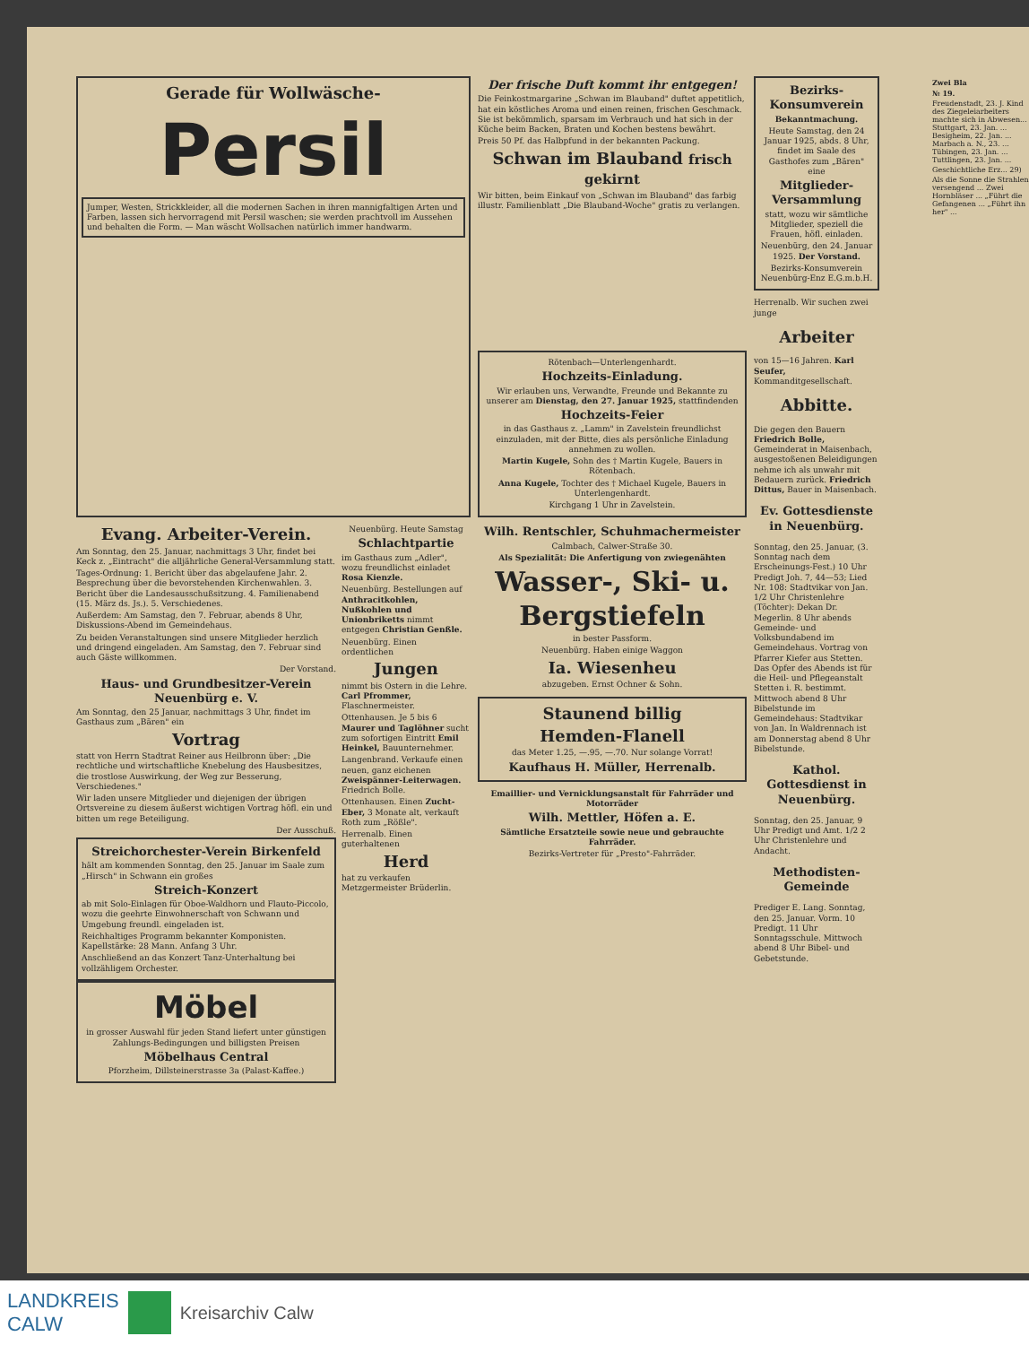Gerade für Wollwäsche-
Persil
Jumper, Westen, Strickkleider, all die modernen Sachen in ihren mannigfaltigen Arten und Farben, lassen sich hervorragend mit Persil waschen; sie werden prachtvoll im Aussehen und behalten die Form. — Man wäscht Wollsachen natürlich immer handwarm.
Evang. Arbeiter-Verein.
Am Sonntag, den 25. Januar, nachmittags 3 Uhr, findet bei Keck z. „Eintracht" die alljährliche General-Versammlung statt.
Tages-Ordnung: 1. Bericht über das abgelaufene Jahr. 2. Besprechung über die bevorstehenden Kirchenwahlen. 3. Bericht über die Landesausschußsitzung. 4. Familienabend (15. März ds. Js.). 5. Verschiedenes.
Außerdem: Am Samstag, den 7. Februar, abends 8 Uhr, Diskussions-Abend im Gemeindehaus.
Zu beiden Veranstaltungen sind unsere Mitglieder herzlich und dringend eingeladen. Am Samstag, den 7. Februar sind auch Gäste willkommen.
Der Vorstand.
Haus- und Grundbesitzer-Verein Neuenbürg e. V.
Am Sonntag, den 25 Januar, nachmittags 3 Uhr, findet im Gasthaus zum „Bären" ein
Vortrag
statt von Herrn Stadtrat Reiner aus Heilbronn über: „Die rechtliche und wirtschaftliche Knebelung des Hausbesitzes, die trostlose Auswirkung, der Weg zur Besserung, Verschiedenes."
Wir laden unsere Mitglieder und diejenigen der übrigen Ortsvereine zu diesem äußerst wichtigen Vortrag höfl. ein und bitten um rege Beteiligung.
Der Ausschuß.
Streichorchester-Verein Birkenfeld
hält am kommenden Sonntag, den 25. Januar im Saale zum „Hirsch" in Schwann ein großes
Streich-Konzert
ab mit Solo-Einlagen für Oboe-Waldhorn und Flauto-Piccolo, wozu die geehrte Einwohnerschaft von Schwann und Umgebung freundl. eingeladen ist.
Reichhaltiges Programm bekannter Komponisten. Kapellstärke: 28 Mann. Anfang 3 Uhr.
Anschließend an das Konzert Tanz-Unterhaltung bei vollzähligem Orchester.
Möbel
in grosser Auswahl für jeden Stand liefert unter günstigen Zahlungs-Bedingungen und billigsten Preisen
Möbelhaus Central
Pforzheim, Dillsteinerstrasse 3a (Palast-Kaffee.)
Neuenbürg. Heute Samstag
Schlachtpartie
im Gasthaus zum „Adler", wozu freundlichst einladet Rosa Kienzle.
Neuenbürg. Bestellungen auf Anthracitkohlen, Nußkohlen und Unionbriketts nimmt entgegen Christian Genßle.
Neuenbürg. Einen ordentlichen
Jungen
nimmt bis Ostern in die Lehre. Carl Pfrommer, Flaschnermeister.
Ottenhausen. Je 5 bis 6 Maurer und Taglöhner sucht zum sofortigen Eintritt Emil Heinkel, Bauunternehmer.
Langenbrand. Verkaufe einen neuen, ganz eichenen Zweispänner-Leiterwagen. Friedrich Bolle.
Ottenhausen. Einen Zucht-Eber, 3 Monate alt, verkauft Roth zum „Rößle".
Herrenalb. Einen guterhaltenen
Herd
hat zu verkaufen Metzgermeister Brüderlin.
Der frische Duft kommt ihr entgegen!
Die Feinkostmargarine „Schwan im Blauband" duftet appetitlich, hat ein köstliches Aroma und einen reinen, frischen Geschmack. Sie ist bekömmlich, sparsam im Verbrauch und hat sich in der Küche beim Backen, Braten und Kochen bestens bewährt.
Preis 50 Pf. das Halbpfund in der bekannten Packung.
Schwan im Blauband frisch gekirnt
Wir bitten, beim Einkauf von „Schwan im Blauband" das farbig illustr. Familienblatt „Die Blauband-Woche" gratis zu verlangen.
Rötenbach—Unterlengenhardt.
Hochzeits-Einladung.
Wir erlauben uns, Verwandte, Freunde und Bekannte zu unserer am Dienstag, den 27. Januar 1925, stattfindenden
Hochzeits-Feier
in das Gasthaus z. „Lamm" in Zavelstein freundlichst einzuladen, mit der Bitte, dies als persönliche Einladung annehmen zu wollen.
Martin Kugele, Sohn des † Martin Kugele, Bauers in Rötenbach.
Anna Kugele, Tochter des † Michael Kugele, Bauers in Unterlengenhardt.
Kirchgang 1 Uhr in Zavelstein.
Wilh. Rentschler, Schuhmachermeister
Calmbach, Calwer-Straße 30.
Als Spezialität: Die Anfertigung von zwiegenähten
Wasser-, Ski- u. Bergstiefeln
in bester Passform.
Neuenbürg. Haben einige Waggon
Ia. Wiesenheu
abzugeben. Ernst Ochner & Sohn.
Staunend billig
Hemden-Flanell
das Meter 1.25, —.95, —.70. Nur solange Vorrat!
Kaufhaus H. Müller, Herrenalb.
Emaillier- und Vernicklungsanstalt für Fahrräder und Motorräder
Wilh. Mettler, Höfen a. E.
Sämtliche Ersatzteile sowie neue und gebrauchte Fahrräder.
Bezirks-Vertreter für „Presto"-Fahrräder.
Bezirks-Konsumverein
Bekanntmachung.
Heute Samstag, den 24 Januar 1925, abds. 8 Uhr, findet im Saale des Gasthofes zum „Bären" eine
Mitglieder-Versammlung
statt, wozu wir sämtliche Mitglieder, speziell die Frauen, höfl. einladen.
Neuenbürg, den 24. Januar 1925. Der Vorstand.
Bezirks-Konsumverein Neuenbürg-Enz E.G.m.b.H.
Herrenalb. Wir suchen zwei junge
Arbeiter
von 15—16 Jahren. Karl Seufer, Kommanditgesellschaft.
Abbitte.
Die gegen den Bauern Friedrich Bolle, Gemeinderat in Maisenbach, ausgestoßenen Beleidigungen nehme ich als unwahr mit Bedauern zurück. Friedrich Dittus, Bauer in Maisenbach.
Ev. Gottesdienste in Neuenbürg.
Sonntag, den 25. Januar, (3. Sonntag nach dem Erscheinungs-Fest.) 10 Uhr Predigt Joh. 7, 44—53; Lied Nr. 108: Stadtvikar von Jan. 1/2 Uhr Christenlehre (Töchter): Dekan Dr. Megerlin. 8 Uhr abends Gemeinde- und Volksbundabend im Gemeindehaus. Vortrag von Pfarrer Kiefer aus Stetten. Das Opfer des Abends ist für die Heil- und Pflegeanstalt Stetten i. R. bestimmt. Mittwoch abend 8 Uhr Bibelstunde im Gemeindehaus: Stadtvikar von Jan. In Waldrennach ist am Donnerstag abend 8 Uhr Bibelstunde.
Kathol. Gottesdienst in Neuenbürg.
Sonntag, den 25. Januar, 9 Uhr Predigt und Amt. 1/2 2 Uhr Christenlehre und Andacht.
Methodisten-Gemeinde
Prediger E. Lang. Sonntag, den 25. Januar. Vorm. 10 Predigt. 11 Uhr Sonntagsschule. Mittwoch abend 8 Uhr Bibel- und Gebetstunde.
Zwei Bla
№ 19.
Freudenstadt, 23. J. Kind des Ziegeleiarbeiters machte sich in Abwesen... Stuttgart, 23. Jan. ... Besigheim, 22. Jan. ... Marbach a. N., 23. ... Tübingen, 23. Jan. ... Tuttlingen, 23. Jan. ...
Geschichtliche Erz... 29)
Als die Sonne die Strahlen versengend ... Zwei Hornbläser ... „Führt die Gefangenen ... „Führt ihn her" ...
LANDKREIS
CALW
Kreisarchiv Calw